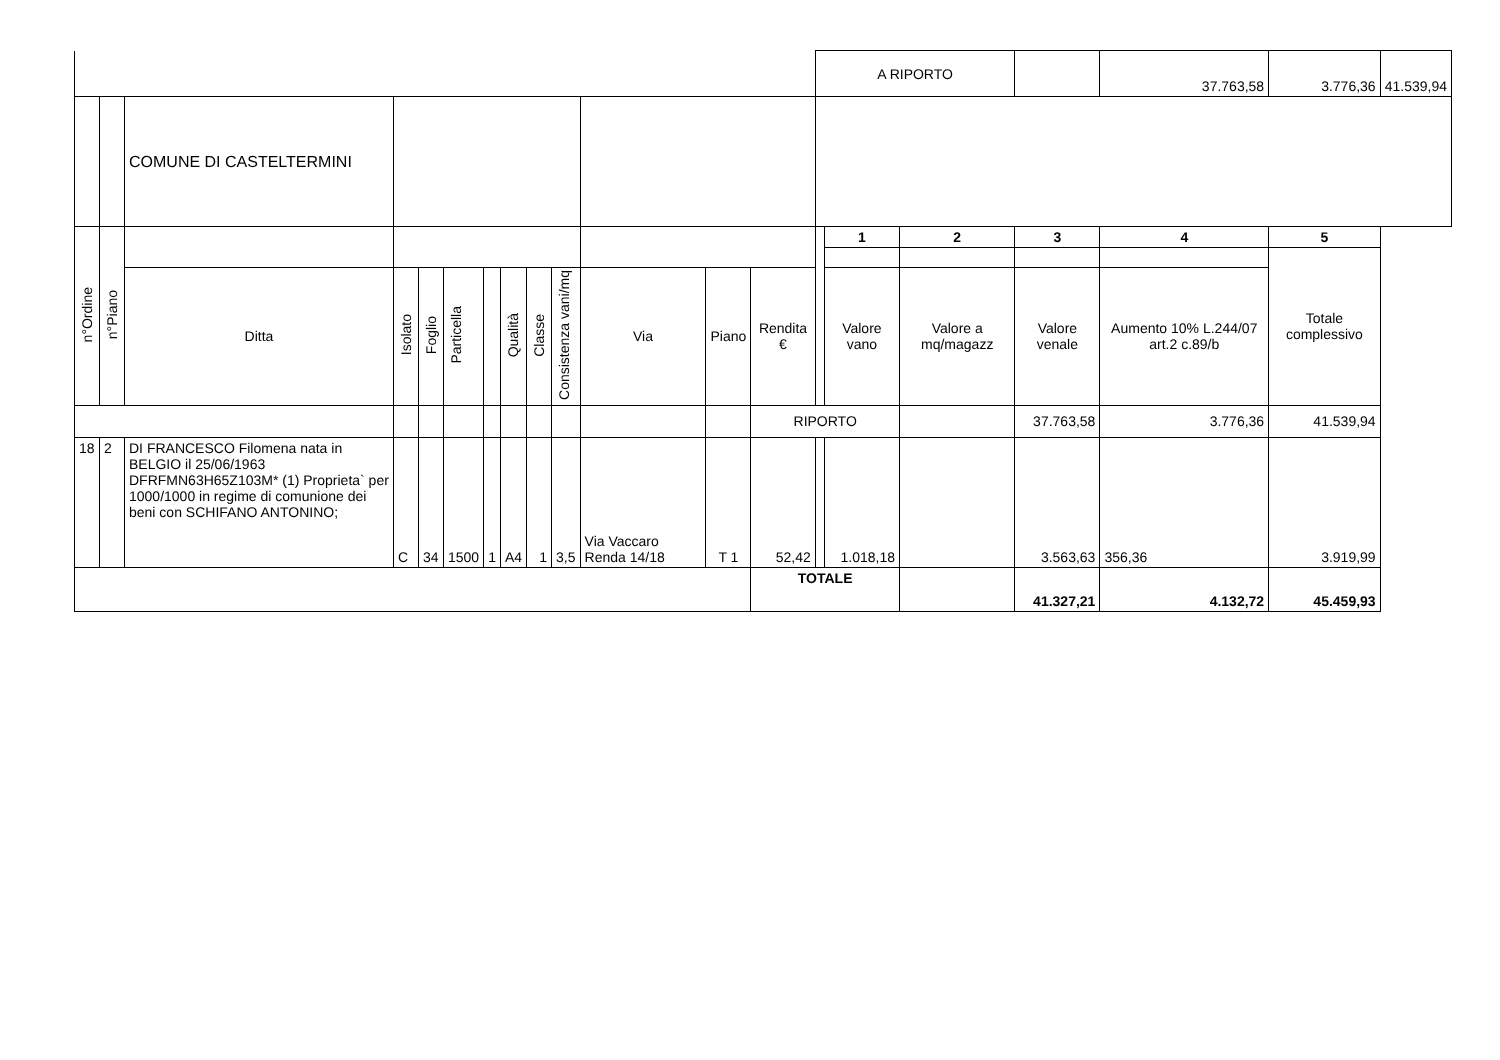| | | | | | | | | | | | | | A RIPORTO | | | | 37.763,58 | 3.776,36 | 41.539,94 |
| | | COMUNE DI CASTELTERMINI | | | | | | | | | | | | | | | | | |
| n°Ordine | n°Piano | | | | | | | | | | | | | 1 | 2 | 3 | 4 | 5 | |
| | | | | | | | | | | | | | | | | | | Totale complessivo | |
| | | Ditta | Isolato | Foglio | Particella | | Qualità | Classe | Consistenza vani/mq | Via | Piano | Rendita € | | Valore vano | Valore a mq/magazz | Valore venale | Aumento 10% L.244/07 art.2 c.89/b | | |
| | | | | | | | | | | | | RIPORTO | | | | 37.763,58 | 3.776,36 | 41.539,94 | |
| 18 | 2 | DI FRANCESCO Filomena nata in BELGIO il 25/06/1963 DFRFMN63H65Z103M* (1) Proprieta` per 1000/1000 in regime di comunione dei beni con SCHIFANO ANTONINO; | C | 34 | 1500 | 1 | A4 | 1 | 3,5 | Via Vaccaro Renda 14/18 | T 1 | 52,42 | | 1.018,18 | | 3.563,63 | 356,36 | 3.919,99 | |
| | | | | | | | | | | | | TOTALE | | | | 41.327,21 | 4.132,72 | 45.459,93 | |